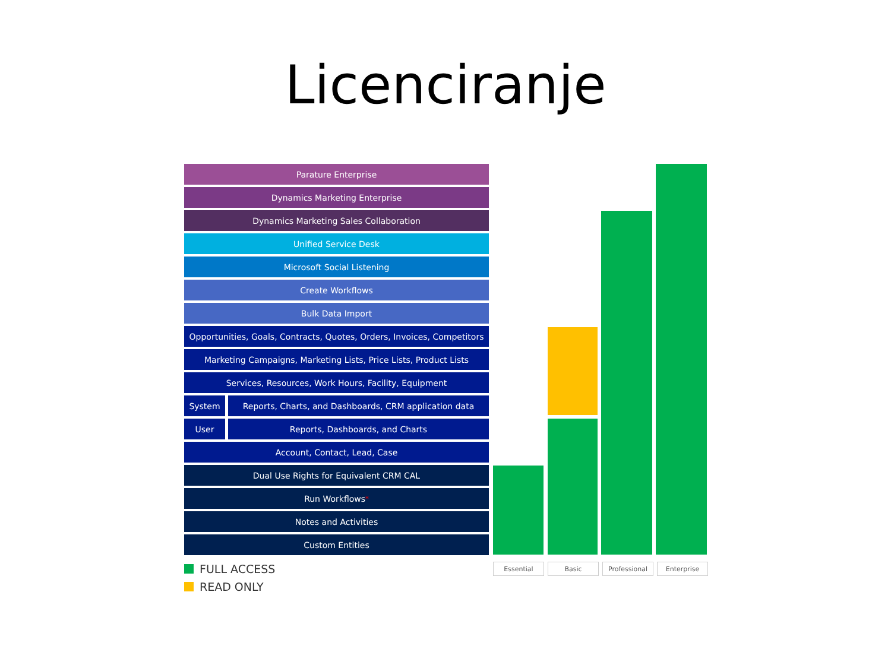Licenciranje
Parature Enterprise
Dynamics Marketing Enterprise
Dynamics Marketing Sales Collaboration
Unified Service Desk
Microsoft Social Listening
Create Workflows
Bulk Data Import
Opportunities, Goals, Contracts, Quotes, Orders, Invoices, Competitors
Marketing Campaigns, Marketing Lists, Price Lists, Product Lists
Services, Resources, Work Hours, Facility, Equipment
System Reports, Charts, and Dashboards, CRM application data
User Reports, Dashboards, and Charts
Account, Contact, Lead, Case
Dual Use Rights for Equivalent CRM CAL
Run Workflows<sup>*</sup>
Notes and Activities
Custom Entities
FULL ACCESS
READ ONLY
Essential Basic Professional Enterprise